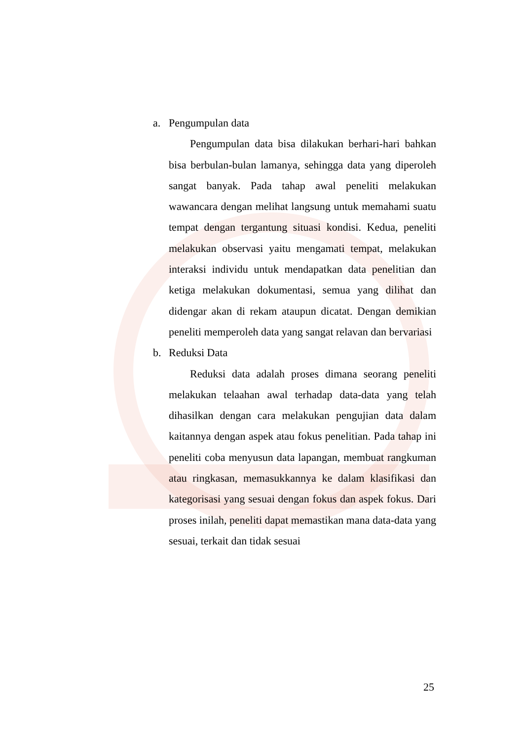a. Pengumpulan data
Pengumpulan data bisa dilakukan berhari-hari bahkan bisa berbulan-bulan lamanya, sehingga data yang diperoleh sangat banyak. Pada tahap awal peneliti melakukan wawancara dengan melihat langsung untuk memahami suatu tempat dengan tergantung situasi kondisi. Kedua, peneliti melakukan observasi yaitu mengamati tempat, melakukan interaksi individu untuk mendapatkan data penelitian dan ketiga melakukan dokumentasi, semua yang dilihat dan didengar akan di rekam ataupun dicatat. Dengan demikian peneliti memperoleh data yang sangat relavan dan bervariasi
b. Reduksi Data
Reduksi data adalah proses dimana seorang peneliti melakukan telaahan awal terhadap data-data yang telah dihasilkan dengan cara melakukan pengujian data dalam kaitannya dengan aspek atau fokus penelitian. Pada tahap ini peneliti coba menyusun data lapangan, membuat rangkuman atau ringkasan, memasukkannya ke dalam klasifikasi dan kategorisasi yang sesuai dengan fokus dan aspek fokus. Dari proses inilah, peneliti dapat memastikan mana data-data yang sesuai, terkait dan tidak sesuai
25